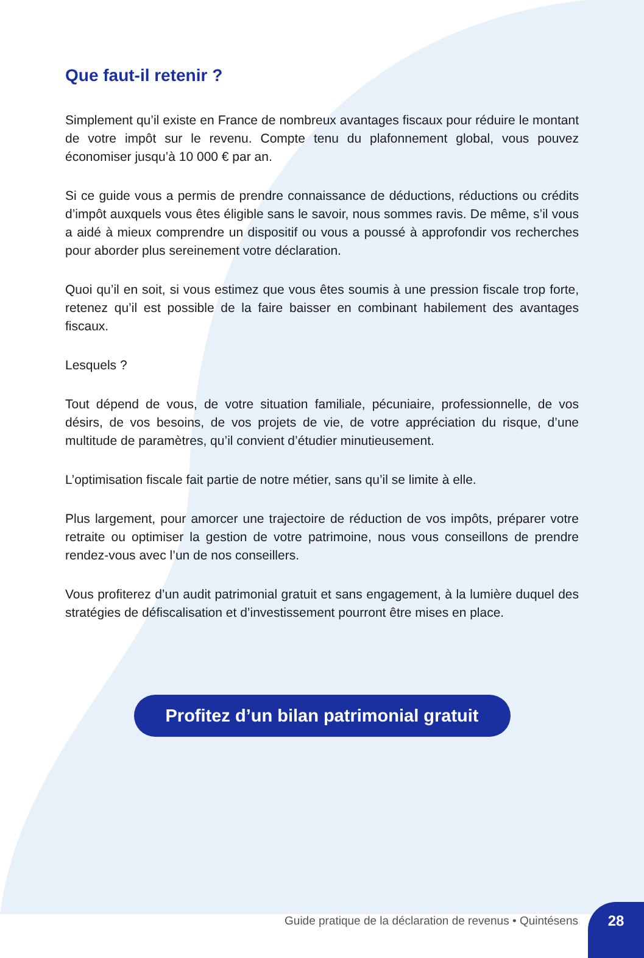Que faut-il retenir ?
Simplement qu’il existe en France de nombreux avantages fiscaux pour réduire le montant de votre impôt sur le revenu. Compte tenu du plafonnement global, vous pouvez économiser jusqu’à 10 000 € par an.
Si ce guide vous a permis de prendre connaissance de déductions, réductions ou crédits d’impôt auxquels vous êtes éligible sans le savoir, nous sommes ravis. De même, s’il vous a aidé à mieux comprendre un dispositif ou vous a poussé à approfondir vos recherches pour aborder plus sereinement votre déclaration.
Quoi qu’il en soit, si vous estimez que vous êtes soumis à une pression fiscale trop forte, retenez qu’il est possible de la faire baisser en combinant habilement des avantages fiscaux.
Lesquels ?
Tout dépend de vous, de votre situation familiale, pécuniaire, professionnelle, de vos désirs, de vos besoins, de vos projets de vie, de votre appréciation du risque, d’une multitude de paramètres, qu’il convient d’étudier minutieusement.
L’optimisation fiscale fait partie de notre métier, sans qu’il se limite à elle.
Plus largement, pour amorcer une trajectoire de réduction de vos impôts, préparer votre retraite ou optimiser la gestion de votre patrimoine, nous vous conseillons de prendre rendez-vous avec l’un de nos conseillers.
Vous profiterez d’un audit patrimonial gratuit et sans engagement, à la lumière duquel des stratégies de défiscalisation et d’investissement pourront être mises en place.
Profitez d’un bilan patrimonial gratuit
Guide pratique de la déclaration de revenus • Quintésens 28